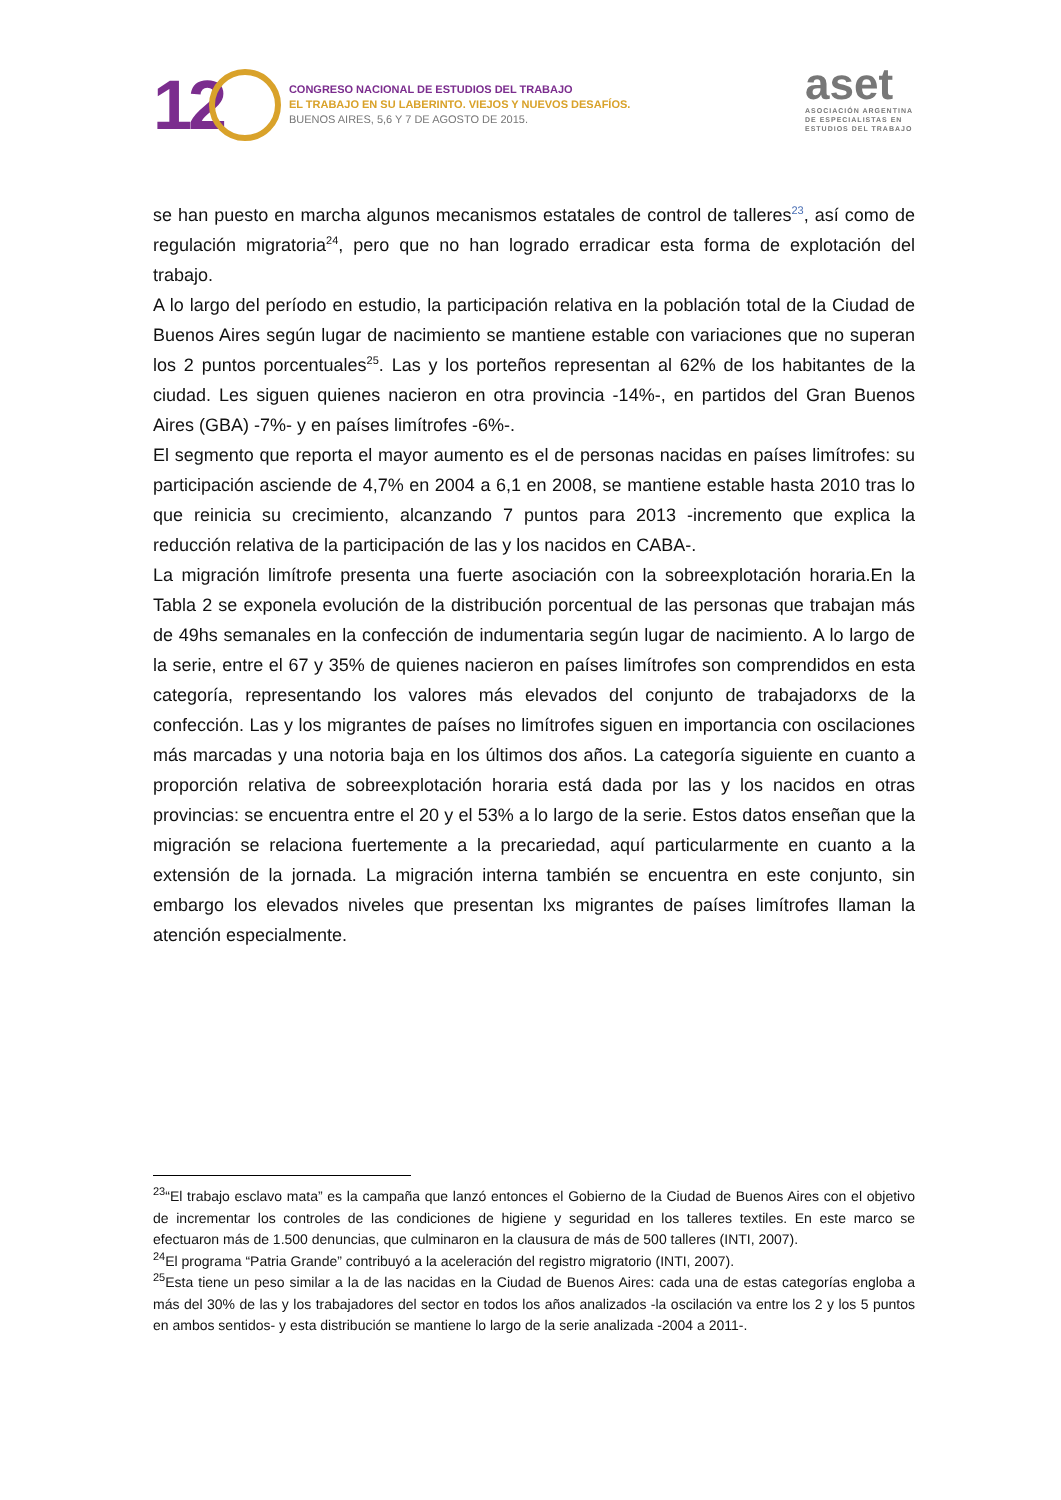12
CONGRESO NACIONAL DE ESTUDIOS DEL TRABAJO
EL TRABAJO EN SU LABERINTO. VIEJOS Y NUEVOS DESAFÍOS.
BUENOS AIRES, 5,6 Y 7 DE AGOSTO DE 2015.
aset
ASOCIACIÓN ARGENTINA
DE ESPECIALISTAS EN
ESTUDIOS DEL TRABAJO
se han puesto en marcha algunos mecanismos estatales de control de talleres<sup>23</sup>, así como de regulación migratoria<sup>24</sup>, pero que no han logrado erradicar esta forma de explotación del trabajo.
A lo largo del período en estudio, la participación relativa en la población total de la Ciudad de Buenos Aires según lugar de nacimiento se mantiene estable con variaciones que no superan los 2 puntos porcentuales<sup>25</sup>. Las y los porteños representan al 62% de los habitantes de la ciudad. Les siguen quienes nacieron en otra provincia -14%-, en partidos del Gran Buenos Aires (GBA) -7%- y en países limítrofes -6%-.
El segmento que reporta el mayor aumento es el de personas nacidas en países limítrofes: su participación asciende de 4,7% en 2004 a 6,1 en 2008, se mantiene estable hasta 2010 tras lo que reinicia su crecimiento, alcanzando 7 puntos para 2013 -incremento que explica la reducción relativa de la participación de las y los nacidos en CABA-.
La migración limítrofe presenta una fuerte asociación con la sobreexplotación horaria.En la Tabla 2 se exponela evolución de la distribución porcentual de las personas que trabajan más de 49hs semanales en la confección de indumentaria según lugar de nacimiento. A lo largo de la serie, entre el 67 y 35% de quienes nacieron en países limítrofes son comprendidos en esta categoría, representando los valores más elevados del conjunto de trabajadorxs de la confección. Las y los migrantes de países no limítrofes siguen en importancia con oscilaciones más marcadas y una notoria baja en los últimos dos años. La categoría siguiente en cuanto a proporción relativa de sobreexplotación horaria está dada por las y los nacidos en otras provincias: se encuentra entre el 20 y el 53% a lo largo de la serie. Estos datos enseñan que la migración se relaciona fuertemente a la precariedad, aquí particularmente en cuanto a la extensión de la jornada. La migración interna también se encuentra en este conjunto, sin embargo los elevados niveles que presentan lxs migrantes de países limítrofes llaman la atención especialmente.
<sup>23</sup> “El trabajo esclavo mata” es la campaña que lanzó entonces el Gobierno de la Ciudad de Buenos Aires con el objetivo de incrementar los controles de las condiciones de higiene y seguridad en los talleres textiles. En este marco se efectuaron más de 1.500 denuncias, que culminaron en la clausura de más de 500 talleres (INTI, 2007).
<sup>24</sup> El programa “Patria Grande” contribuyó a la aceleración del registro migratorio (INTI, 2007).
<sup>25</sup> Esta tiene un peso similar a la de las nacidas en la Ciudad de Buenos Aires: cada una de estas categorías engloba a más del 30% de las y los trabajadores del sector en todos los años analizados -la oscilación va entre los 2 y los 5 puntos en ambos sentidos- y esta distribución se mantiene lo largo de la serie analizada -2004 a 2011-.